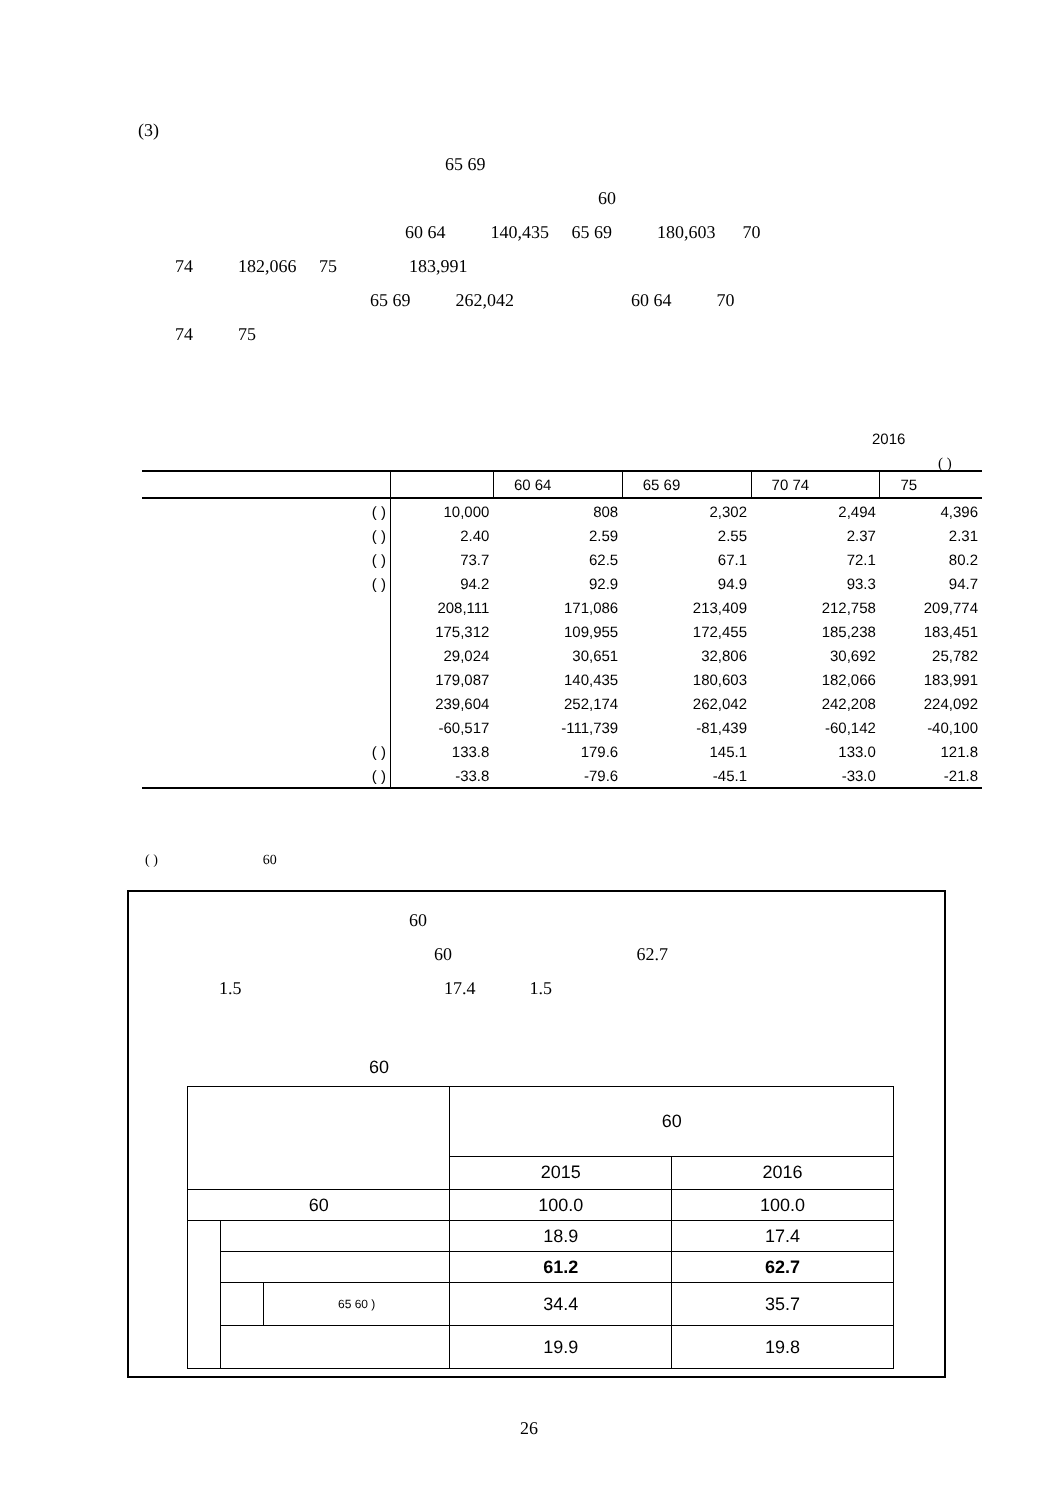(3)
65 69
60
60 64 140,435 65 69 180,603 70
74 182,066 75 183,991
65 69 262,042 60 64 70
74 75
2016
( )
| | | 60 64 | 65 69 | 70 74 | 75 |
| ( ) | 10,000 | 808 | 2,302 | 2,494 | 4,396 |
| ( ) | 2.40 | 2.59 | 2.55 | 2.37 | 2.31 |
| ( ) | 73.7 | 62.5 | 67.1 | 72.1 | 80.2 |
| ( ) | 94.2 | 92.9 | 94.9 | 93.3 | 94.7 |
| | 208,111 | 171,086 | 213,409 | 212,758 | 209,774 |
| | 175,312 | 109,955 | 172,455 | 185,238 | 183,451 |
| | 29,024 | 30,651 | 32,806 | 30,692 | 25,782 |
| | 179,087 | 140,435 | 180,603 | 182,066 | 183,991 |
| | 239,604 | 252,174 | 262,042 | 242,208 | 224,092 |
| | -60,517 | -111,739 | -81,439 | -60,142 | -40,100 |
| ( ) | 133.8 | 179.6 | 145.1 | 133.0 | 121.8 |
| ( ) | -33.8 | -79.6 | -45.1 | -33.0 | -21.8 |
( ) 60
60
60 62.7
1.5 17.4 1.5
60
| | | | 60 | |
| | | | 2015 | 2016 |
| 60 | | | 100.0 | 100.0 |
| | | | 18.9 | 17.4 |
| | | | 61.2 | 62.7 |
| | | 65 60 ) | 34.4 | 35.7 |
| | | | 19.9 | 19.8 |
26